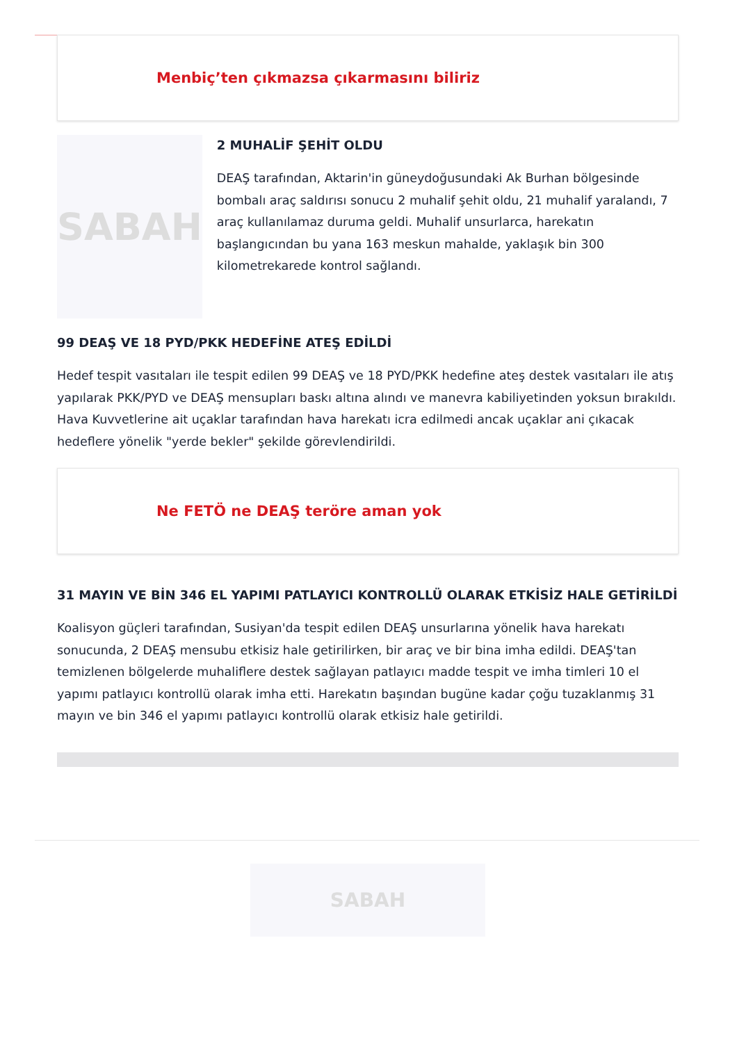Menbiç’ten çıkmazsa çıkarmasını biliriz
SABAH
2 MUHALİF ŞEHİT OLDU
DEAŞ tarafından, Aktarin'in güneydoğusundaki Ak Burhan bölgesinde bombalı araç saldırısı sonucu 2 muhalif şehit oldu, 21 muhalif yaralandı, 7 araç kullanılamaz duruma geldi. Muhalif unsurlarca, harekatın başlangıcından bu yana 163 meskun mahalde, yaklaşık bin 300 kilometrekarede kontrol sağlandı.
99 DEAŞ VE 18 PYD/PKK HEDEFİNE ATEŞ EDİLDİ
Hedef tespit vasıtaları ile tespit edilen 99 DEAŞ ve 18 PYD/PKK hedefine ateş destek vasıtaları ile atış yapılarak PKK/PYD ve DEAŞ mensupları baskı altına alındı ve manevra kabiliyetinden yoksun bırakıldı. Hava Kuvvetlerine ait uçaklar tarafından hava harekatı icra edilmedi ancak uçaklar ani çıkacak hedeflere yönelik "yerde bekler" şekilde görevlendirildi.
Ne FETÖ ne DEAŞ teröre aman yok
31 MAYIN VE BİN 346 EL YAPIMI PATLAYICI KONTROLLÜ OLARAK ETKİSİZ HALE GETİRİLDİ
Koalisyon güçleri tarafından, Susiyan'da tespit edilen DEAŞ unsurlarına yönelik hava harekatı sonucunda, 2 DEAŞ mensubu etkisiz hale getirilirken, bir araç ve bir bina imha edildi. DEAŞ'tan temizlenen bölgelerde muhaliflere destek sağlayan patlayıcı madde tespit ve imha timleri 10 el yapımı patlayıcı kontrollü olarak imha etti. Harekatın başından bugüne kadar çoğu tuzaklanmış 31 mayın ve bin 346 el yapımı patlayıcı kontrollü olarak etkisiz hale getirildi.
SABAH